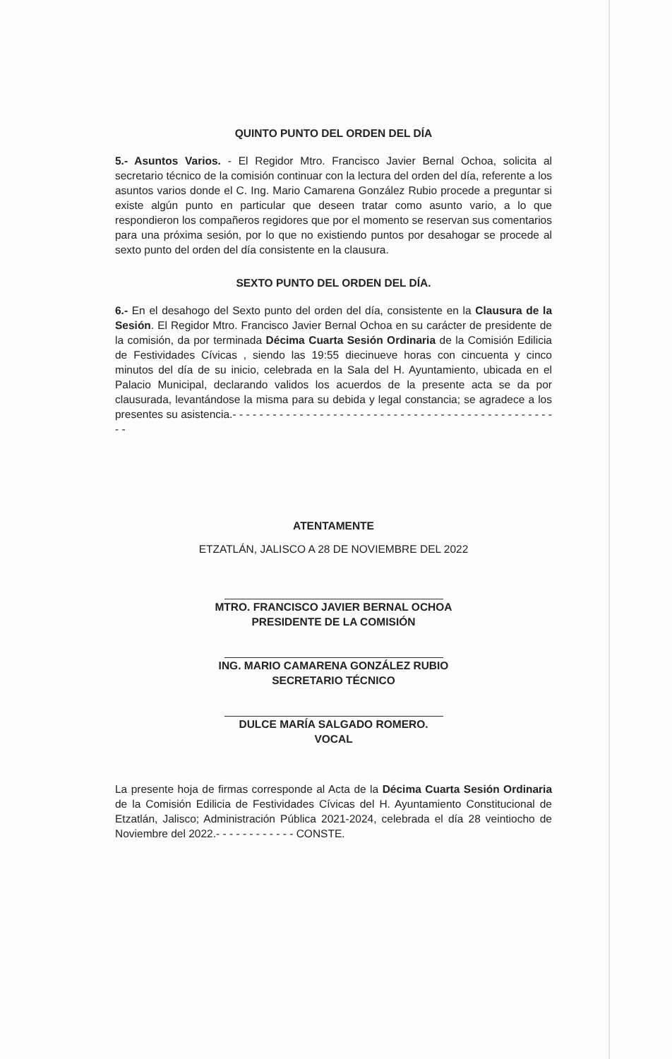QUINTO PUNTO DEL ORDEN DEL DÍA
5.- Asuntos Varios. - El Regidor Mtro. Francisco Javier Bernal Ochoa, solicita al secretario técnico de la comisión continuar con la lectura del orden del día, referente a los asuntos varios donde el C. Ing. Mario Camarena González Rubio procede a preguntar si existe algún punto en particular que deseen tratar como asunto vario, a lo que respondieron los compañeros regidores que por el momento se reservan sus comentarios para una próxima sesión, por lo que no existiendo puntos por desahogar se procede al sexto punto del orden del día consistente en la clausura.
SEXTO PUNTO DEL ORDEN DEL DÍA.
6.- En el desahogo del Sexto punto del orden del día, consistente en la Clausura de la Sesión. El Regidor Mtro. Francisco Javier Bernal Ochoa en su carácter de presidente de la comisión, da por terminada Décima Cuarta Sesión Ordinaria de la Comisión Edilicia de Festividades Cívicas , siendo las 19:55 diecinueve horas con cincuenta y cinco minutos del día de su inicio, celebrada en la Sala del H. Ayuntamiento, ubicada en el Palacio Municipal, declarando validos los acuerdos de la presente acta se da por clausurada, levantándose la misma para su debida y legal constancia; se agradece a los presentes su asistencia.- - - - - - - - - - - - - - - - - - - - - - - - - - - - - - - - - - - - - - - - - - - - - - - - - -
ATENTAMENTE
ETZATLÁN, JALISCO A 28 DE NOVIEMBRE DEL 2022
MTRO. FRANCISCO JAVIER BERNAL OCHOA
PRESIDENTE DE LA COMISIÓN
ING. MARIO CAMARENA GONZÁLEZ RUBIO
SECRETARIO TÉCNICO
DULCE MARÍA SALGADO ROMERO.
VOCAL
La presente hoja de firmas corresponde al Acta de la Décima Cuarta Sesión Ordinaria de la Comisión Edilicia de Festividades Cívicas del H. Ayuntamiento Constitucional de Etzatlán, Jalisco; Administración Pública 2021-2024, celebrada el día 28 veintiocho de Noviembre del 2022.- - - - - - - - - - - - CONSTE.